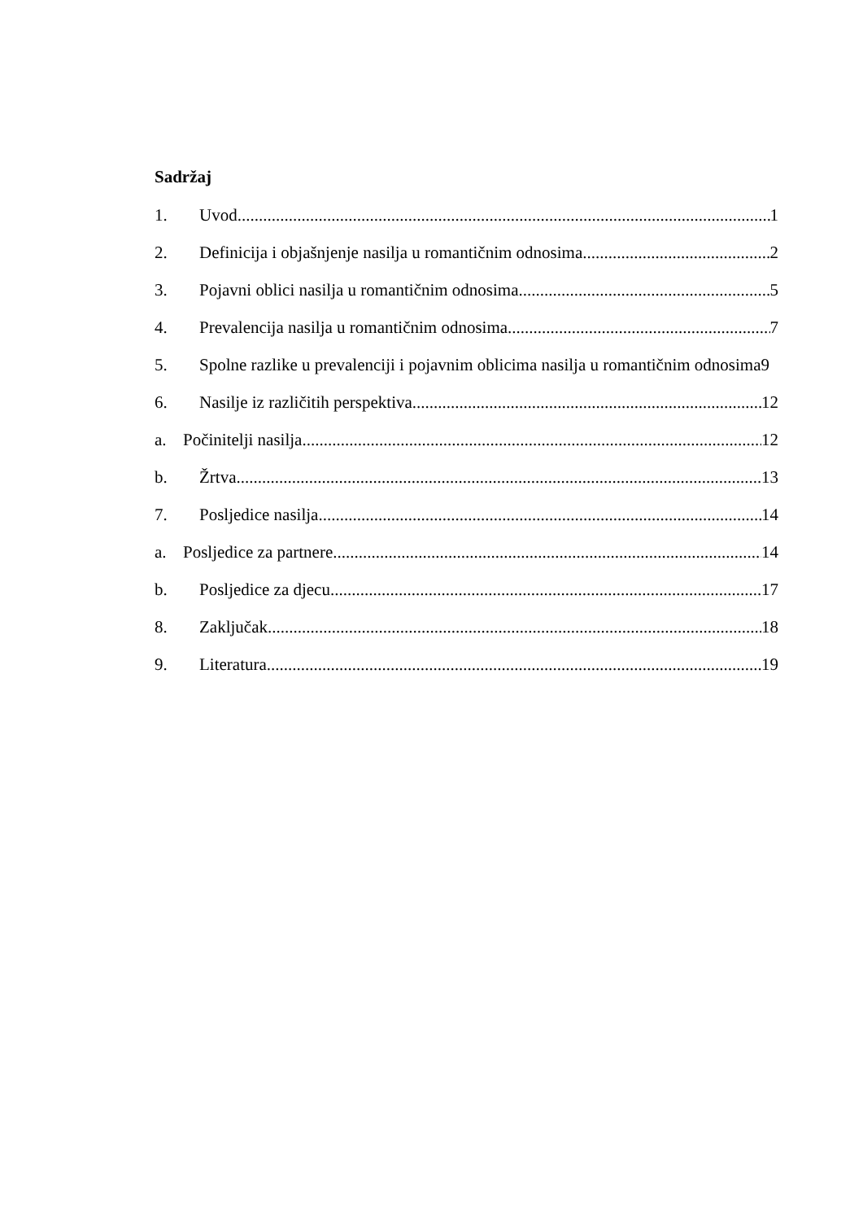Sadržaj
1. Uvod 1
2. Definicija i objašnjenje nasilja u romantičnim odnosima 2
3. Pojavni oblici nasilja u romantičnim odnosima 5
4. Prevalencija nasilja u romantičnim odnosima 7
5. Spolne razlike u prevalenciji i pojavnim oblicima nasilja u romantičnim odnosima 9
6. Nasilje iz različitih perspektiva 12
a. Počinitelji nasilja 12
b. Žrtva 13
7. Posljedice nasilja 14
a. Posljedice za partnere 14
b. Posljedice za djecu 17
8. Zaključak 18
9. Literatura 19